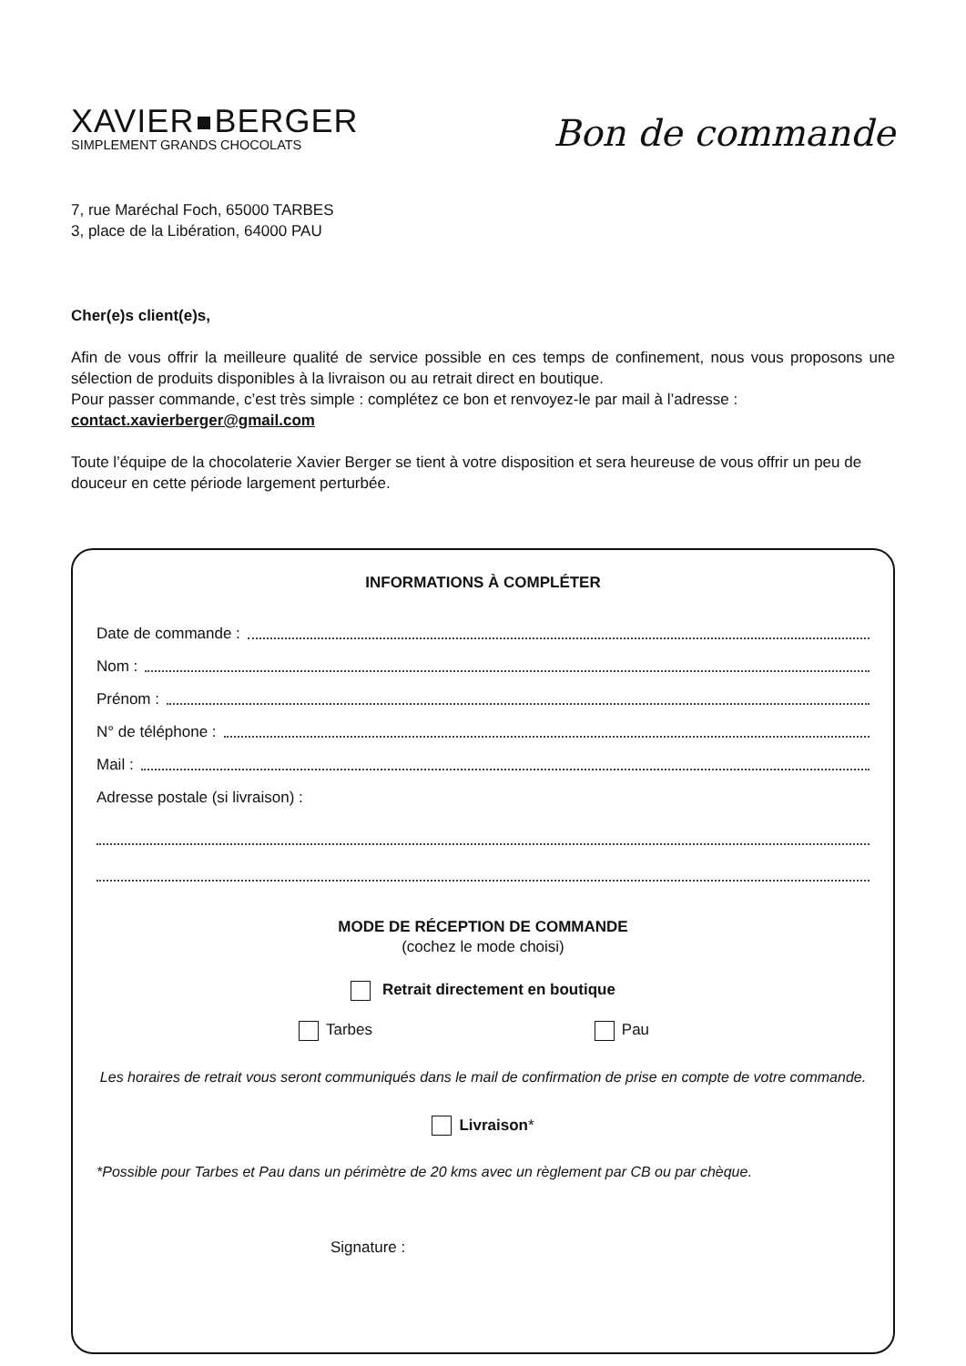XAVIER BERGER
SIMPLEMENT GRANDS CHOCOLATS
Bon de commande
7, rue Maréchal Foch, 65000 TARBES
3, place de la Libération, 64000 PAU
Cher(e)s client(e)s,
Afin de vous offrir la meilleure qualité de service possible en ces temps de confinement, nous vous proposons une sélection de produits disponibles à la livraison ou au retrait direct en boutique.
Pour passer commande, c’est très simple : complétez ce bon et renvoyez-le par mail à l’adresse :
contact.xavierberger@gmail.com
Toute l’équipe de la chocolaterie Xavier Berger se tient à votre disposition et sera heureuse de vous offrir un peu de douceur en cette période largement perturbée.
INFORMATIONS À COMPLÉTER
Date de commande :
Nom :
Prénom :
N° de téléphone :
Mail :
Adresse postale (si livraison) :
MODE DE RÉCEPTION DE COMMANDE
(cochez le mode choisi)
Retrait directement en boutique
Tarbes Pau
Les horaires de retrait vous seront communiqués dans le mail de confirmation de prise en compte de votre commande.
Livraison*
*Possible pour Tarbes et Pau dans un périmètre de 20 kms avec un règlement par CB ou par chèque.
Signature :